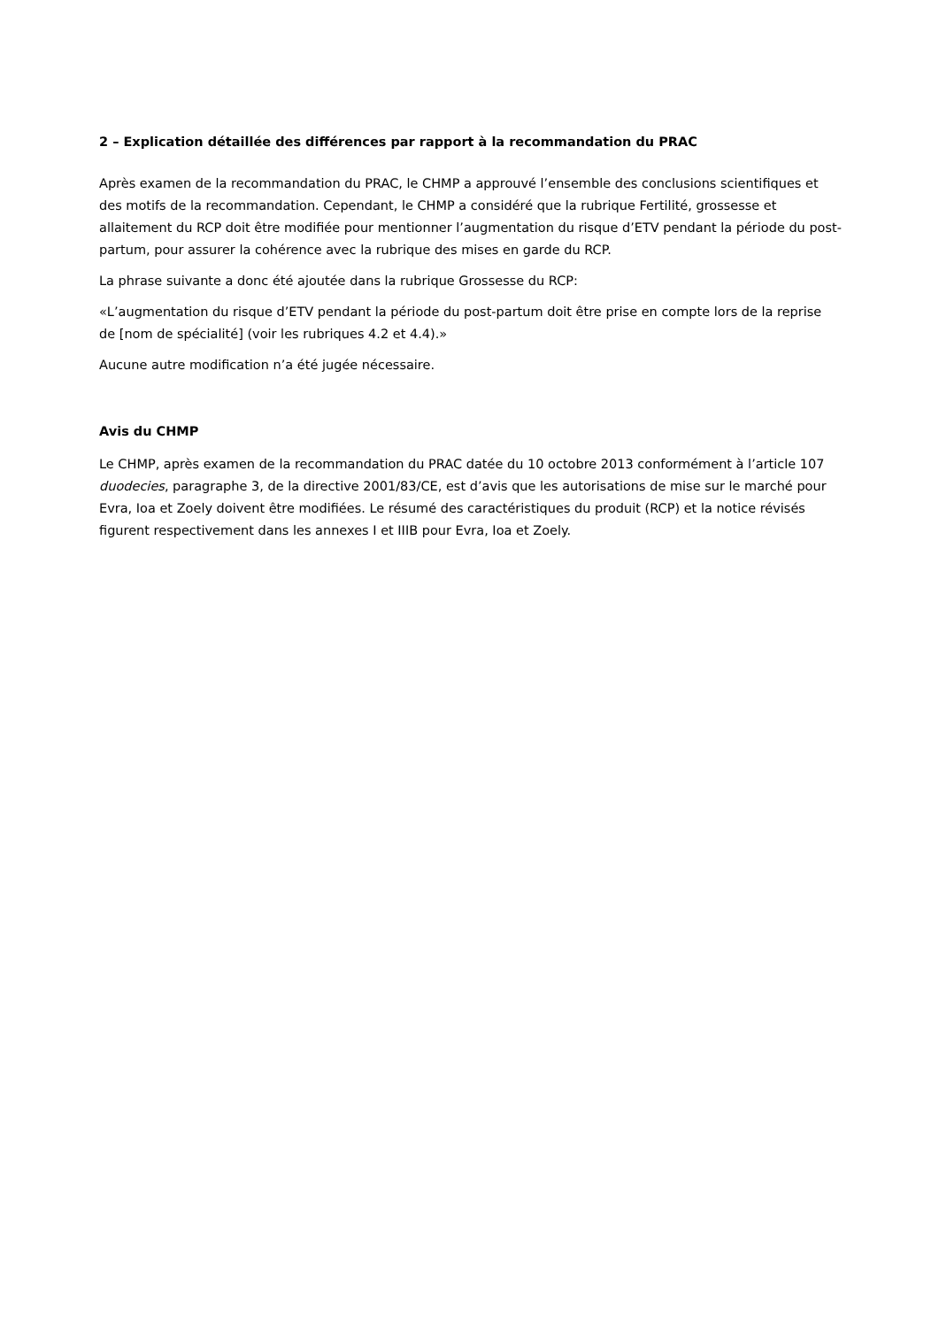2 – Explication détaillée des différences par rapport à la recommandation du PRAC
Après examen de la recommandation du PRAC, le CHMP a approuvé l’ensemble des conclusions scientifiques et des motifs de la recommandation. Cependant, le CHMP a considéré que la rubrique Fertilité, grossesse et allaitement du RCP doit être modifiée pour mentionner l’augmentation du risque d’ETV pendant la période du post-partum, pour assurer la cohérence avec la rubrique des mises en garde du RCP.
La phrase suivante a donc été ajoutée dans la rubrique Grossesse du RCP:
«L’augmentation du risque d’ETV pendant la période du post-partum doit être prise en compte lors de la reprise de [nom de spécialité] (voir les rubriques 4.2 et 4.4).»
Aucune autre modification n’a été jugée nécessaire.
Avis du CHMP
Le CHMP, après examen de la recommandation du PRAC datée du 10 octobre 2013 conformément à l’article 107 duodecies, paragraphe 3, de la directive 2001/83/CE, est d’avis que les autorisations de mise sur le marché pour Evra, Ioa et Zoely doivent être modifiées. Le résumé des caractéristiques du produit (RCP) et la notice révisés figurent respectivement dans les annexes I et IIIB pour Evra, Ioa et Zoely.